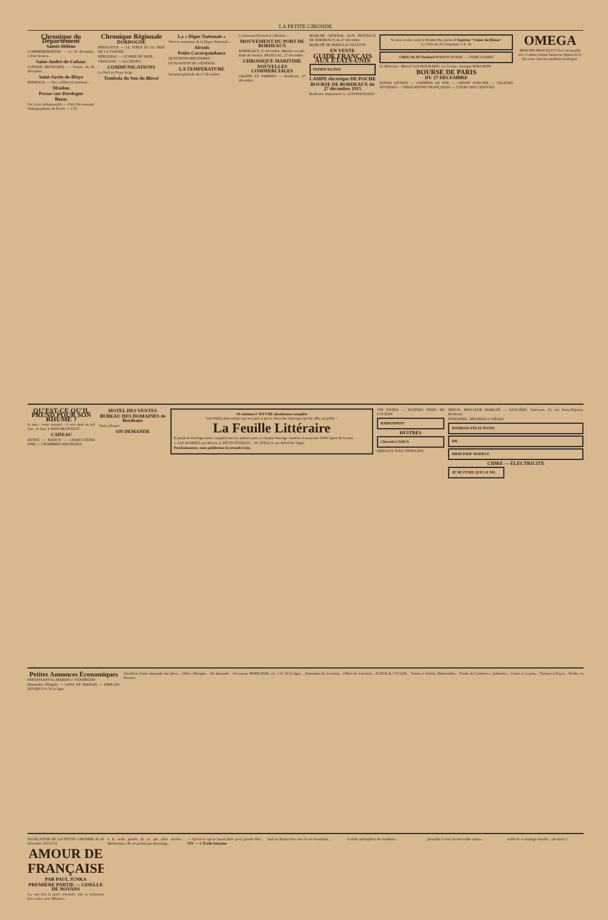LA PETITE GIRONDE
Chronique du Département
Sainte-Hélène
COMMÉMORATION. — Le 30 décembre, à deux heures...
Saint-André-de-Cubzac
CONSEIL MUNICIPAL. — Séance du 26 décembre...
Saint-Savin-de-Blaye
MARIAGE. — On a célébré récemment...
Moulon
Pessac-sur-Dordogne
Bazas
Un Livre indispensable — Petit Dictionnaire Orthographique de Poche — 1'25
Chronique Régionale
DORDOGNE
PÉRIGUEUX — LE POIDS ET LE PRIX DE LA VIANDE...
BERGERAC — LE PRIX DU PAIN...
GROLEJAC — ACCIDENT...
COMMUNICATIONS
La Noël au Foyer belge
Tombola du Sou du Blessé
La « Digue Nationale »
Voici le sommaire de la Digue Nationale...
Alcools
Petite Correspondance
QUESTIONS MILITAIRES
LE PLANTON DU GÉNÉRAL
LA TEMPÉRATURE
Situation générale du 27 décembre
à Clermont-Ferrand et à Belfort...
MOUVEMENT DU PORT DE BORDEAUX
BORDEAUX, 27 décembre. Montés en rade. Rade de montée. PAUILLAC, 27 décembre.
CHRONIQUE MARITIME
NOUVELLES COMMERCIALES
GRAINS ET FARINES — Bordeaux, 27 décembre.
MARCHÉ GÉNÉRAL AUX BESTIAUX DE BORDEAUX du 27 décembre
MARCHÉ DE PARIS-LA VILLETTE
EN VENTE
GUIDE FRANÇAIS AUX ÉTATS-UNIS
PAPIER WLINSI
LAMPE électrique DE POCHE
BOURSE DE BORDEAUX du 27 décembre 1915
Bordeaux. Imprimerie G. GOUNOUILHOU
Si vous voulez avoir le Produit Pur, prenez l'Aspirine "Usines du Rhône"
Le Tube de 20 comprimés 1 fr. 50
CHOCOLAT Suchard MAISON SUISSE — USINE A PARIS
Le Directeur : Marcel GOUNOUILHOU. Le Gérant : Georges BOUCHON.
BOURSE DE PARIS
DU 27 DÉCEMBRE
FONDS D'ÉTATS — CHEMINS DE FER — CRÉDIT FONCIER — VALEURS DIVERSES — OBLIGATIONS FRANÇAISES — COURS DES CHANGES
OMEGA
MONTRE-BRACELET Glace incassable avec Cadran radium lumineux depuis 61 fr. En vente chez les meilleurs horlogers.
QU'EST-CE QU'IL PREND POUR SON RHUME ?
Je suis : votre estomac ; il sera dans un joli état... le bon, le PATE REGNAULT.
CADEAU
RENTE — BIJOUX — CHARCUTERIE FINE — CHAMBRES MEUBLÉES
HOTEL DES VENTES
BUREAU DES DOMAINES de Bordeaux
Vente d'Issues
ON DEMANDE
10 centimes L'ŒUVRE absolument complète
Une Publication unique par son prix et par le choix des Ouvrages qu'elle offre au public :
La Feuille Littéraire
Il paraît un Ouvrage (texte complet) tous les quinze jours, et chaque Ouvrage contient en moyenne 8,000 lignes de lecture.
1. LES AVARIÉS, par Brieux. 2. RÊVES ÉTOILÉS... 34. STELLO, par Alfred de Vigny.
Prochainement, nous publierons la seconde Liste.
VIN EXTRA — HUITRES FINES DE L'OCÉAN
RADIOSPRAY
HUITRES
Chicorée CAQUA
RIDEAUX TOLE ONDULÉES
MIEUX, MEILLEUR MARCHÉ — SAULIÈRE, Fabricant, 53, rue Porte-Dijeaux, Bordeaux
ÉTRENNES : MEUBLES et SIÈGES
BONBONS FÉLIX POTIN
606
MERCERIE MODÈLE
CIDRE — ÉLECTRICITÉ
JE NE FUME QUE LE NIL
Petites Annonces Économiques
PARAISSANT les MARDIS et VENDREDIS
Demandes d'Emploi — GENS DE MAISON — EMPLOIS DIVERS 0 fr. 50 la ligne
Chauffeur d'auto demande une place... Offres d'Emploi... On demande... Occasions MOBILIERS, etc. 1 fr. 50 la ligne... Demandes de Location... Offres de Location... AUTOS & CYCLES... Ventes et Achats d'Immeubles... Fonds de Commerce, Industries... Cours et Leçons... Travaux à Façon... Perdus ou Trouvés.
FEUILLETON DE LA PETITE GIRONDE du 28 décembre 1915 (71)
AMOUR DE FRANÇAISE
PAR PAUL JUNKA
PREMIÈRE PARTIE — GISELLE DE NOYANS
La, une fois la porte refermée, elle se retrouvait face à face avec Maurice...
à la seule pensée de ce qui allait survire... Maintenant, elle ne parlait pas davantage...
— Qu'est-ce qui te faisait donc peur, grande bête... XIV — L'Étoile lointaine
land un dernier lien avec la vie mondaine...
la tiède atmosphère des boudoirs...
plausible à cette inconcevable union...
veille de ce mariage maudit... (A suivre.)